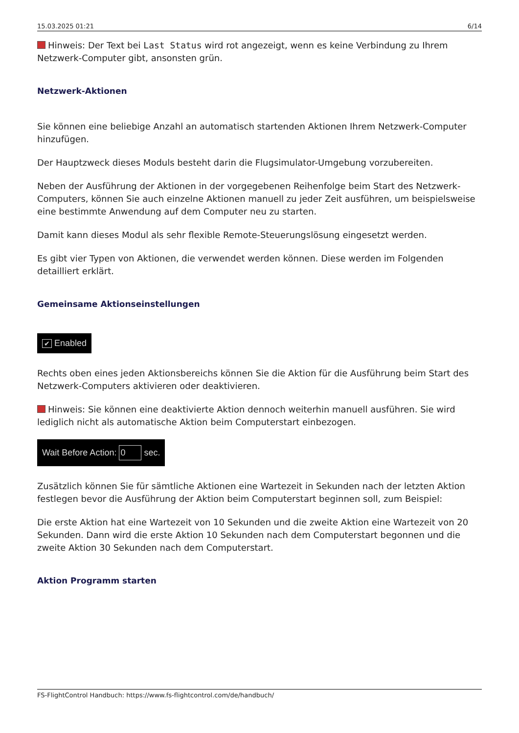15.03.2025 01:21 6/14
Hinweis: Der Text bei Last Status wird rot angezeigt, wenn es keine Verbindung zu Ihrem Netzwerk-Computer gibt, ansonsten grün.
Netzwerk-Aktionen
Sie können eine beliebige Anzahl an automatisch startenden Aktionen Ihrem Netzwerk-Computer hinzufügen.
Der Hauptzweck dieses Moduls besteht darin die Flugsimulator-Umgebung vorzubereiten.
Neben der Ausführung der Aktionen in der vorgegebenen Reihenfolge beim Start des Netzwerk-Computers, können Sie auch einzelne Aktionen manuell zu jeder Zeit ausführen, um beispielsweise eine bestimmte Anwendung auf dem Computer neu zu starten.
Damit kann dieses Modul als sehr flexible Remote-Steuerungslösung eingesetzt werden.
Es gibt vier Typen von Aktionen, die verwendet werden können. Diese werden im Folgenden detailliert erklärt.
Gemeinsame Aktionseinstellungen
✔ Enabled
Rechts oben eines jeden Aktionsbereichs können Sie die Aktion für die Ausführung beim Start des Netzwerk-Computers aktivieren oder deaktivieren.
Hinweis: Sie können eine deaktivierte Aktion dennoch weiterhin manuell ausführen. Sie wird lediglich nicht als automatische Aktion beim Computerstart einbezogen.
Wait Before Action: 0 sec.
Zusätzlich können Sie für sämtliche Aktionen eine Wartezeit in Sekunden nach der letzten Aktion festlegen bevor die Ausführung der Aktion beim Computerstart beginnen soll, zum Beispiel:
Die erste Aktion hat eine Wartezeit von 10 Sekunden und die zweite Aktion eine Wartezeit von 20 Sekunden. Dann wird die erste Aktion 10 Sekunden nach dem Computerstart begonnen und die zweite Aktion 30 Sekunden nach dem Computerstart.
Aktion Programm starten
FS-FlightControl Handbuch: https://www.fs-flightcontrol.com/de/handbuch/